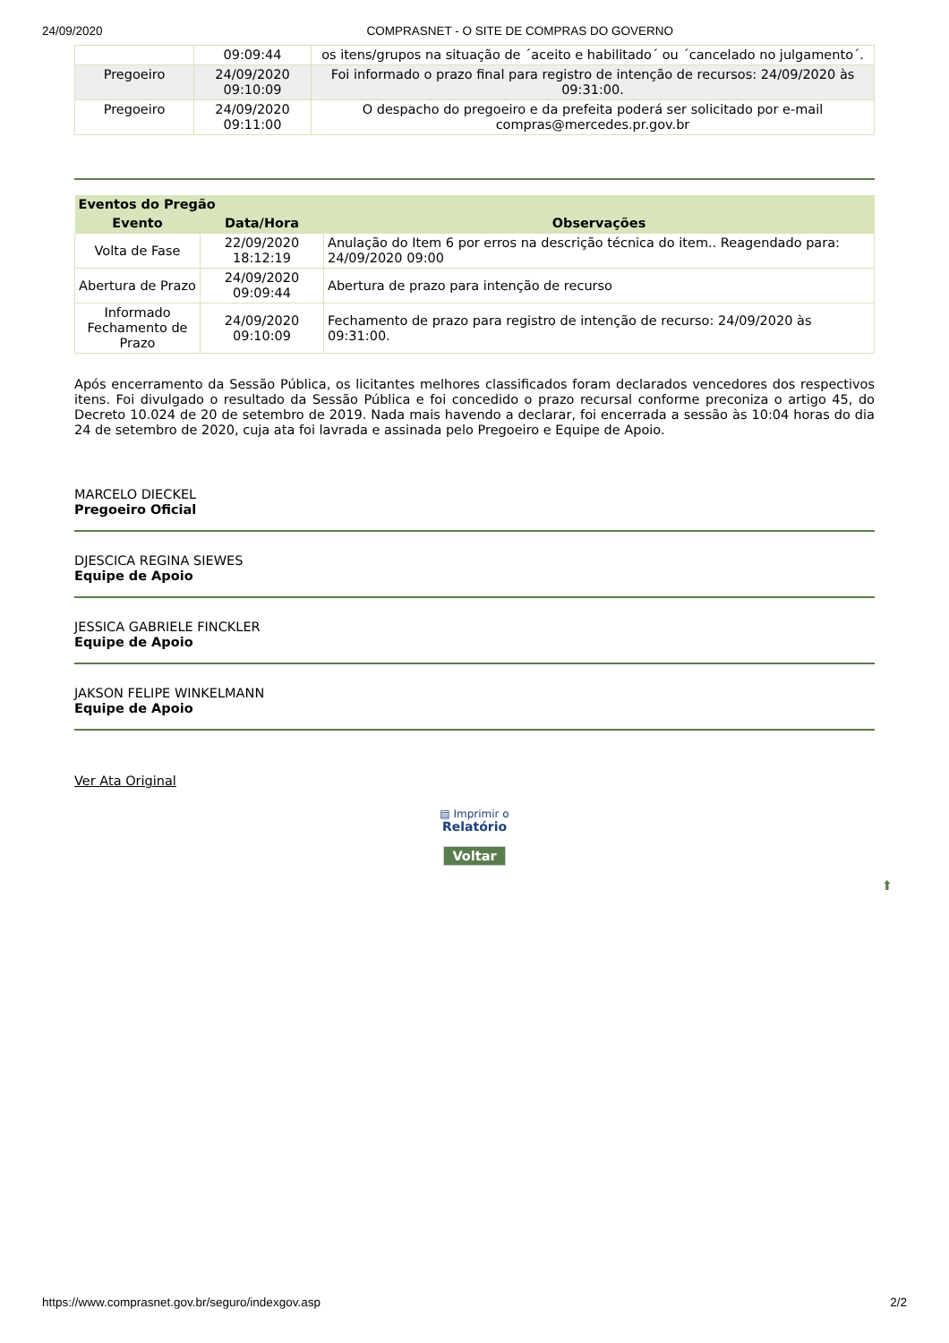24/09/2020 COMPRASNET - O SITE DE COMPRAS DO GOVERNO
| | 09:09:44 | os itens/grupos na situação de ´aceito e habilitado´ ou ´cancelado no julgamento´. |
| Pregoeiro | 24/09/2020 09:10:09 | Foi informado o prazo final para registro de intenção de recursos: 24/09/2020 às 09:31:00. |
| Pregoeiro | 24/09/2020 09:11:00 | O despacho do pregoeiro e da prefeita poderá ser solicitado por e-mail compras@mercedes.pr.gov.br |
| Eventos do Pregão | | |
| --- | --- | --- |
| Evento | Data/Hora | Observações |
| Volta de Fase | 22/09/2020 18:12:19 | Anulação do Item 6 por erros na descrição técnica do item.. Reagendado para: 24/09/2020 09:00 |
| Abertura de Prazo | 24/09/2020 09:09:44 | Abertura de prazo para intenção de recurso |
| Informado Fechamento de Prazo | 24/09/2020 09:10:09 | Fechamento de prazo para registro de intenção de recurso: 24/09/2020 às 09:31:00. |
Após encerramento da Sessão Pública, os licitantes melhores classificados foram declarados vencedores dos respectivos itens. Foi divulgado o resultado da Sessão Pública e foi concedido o prazo recursal conforme preconiza o artigo 45, do Decreto 10.024 de 20 de setembro de 2019. Nada mais havendo a declarar, foi encerrada a sessão às 10:04 horas do dia 24 de setembro de 2020, cuja ata foi lavrada e assinada pelo Pregoeiro e Equipe de Apoio.
MARCELO DIECKEL
Pregoeiro Oficial
DJESCICA REGINA SIEWES
Equipe de Apoio
JESSICA GABRIELE FINCKLER
Equipe de Apoio
JAKSON FELIPE WINKELMANN
Equipe de Apoio
Ver Ata Original
▤ Imprimir o
Relatório
Voltar
⬆
https://www.comprasnet.gov.br/seguro/indexgov.asp 2/2